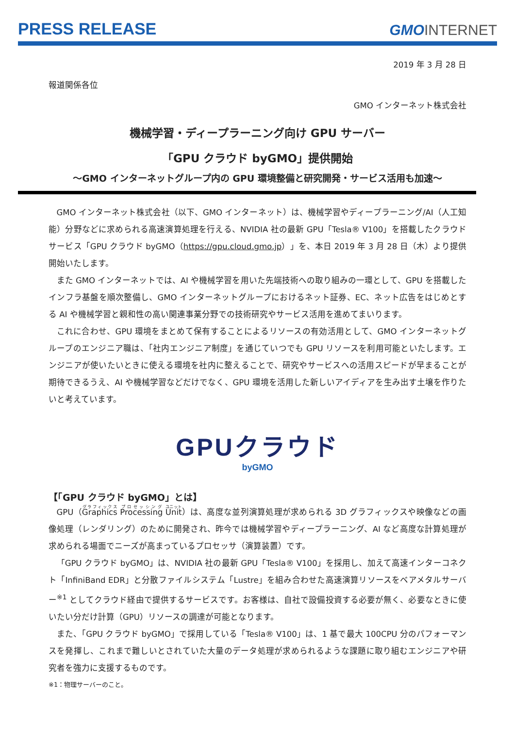PRESS RELEASE GMOINTERNET
2019 年 3 月 28 日
報道関係各位
GMO インターネット株式会社
機械学習・ディープラーニング向け GPU サーバー
「GPU クラウド byGMO」提供開始
～GMO インターネットグループ内の GPU 環境整備と研究開発・サービス活用も加速～
GMO インターネット株式会社（以下、GMO インターネット）は、機械学習やディープラーニング/AI（人工知能）分野などに求められる高速演算処理を行える、NVIDIA 社の最新 GPU「Tesla® V100」を搭載したクラウドサービス「GPU クラウド byGMO（https://gpu.cloud.gmo.jp）」を、本日 2019 年 3 月 28 日（木）より提供開始いたします。
また GMO インターネットでは、AI や機械学習を用いた先端技術への取り組みの一環として、GPU を搭載したインフラ基盤を順次整備し、GMO インターネットグループにおけるネット証券、EC、ネット広告をはじめとする AI や機械学習と親和性の高い関連事業分野での技術研究やサービス活用を進めてまいります。
これに合わせ、GPU 環境をまとめて保有することによるリソースの有効活用として、GMO インターネットグループのエンジニア職は、「社内エンジニア制度」を通じていつでも GPU リソースを利用可能といたします。エンジニアが使いたいときに使える環境を社内に整えることで、研究やサービスへの活用スピードが早まることが期待できるうえ、AI や機械学習などだけでなく、GPU 環境を活用した新しいアイディアを生み出す土壌を作りたいと考えています。
GPUクラウド
byGMO
【「GPU クラウド byGMO」とは】
GPU（Graphics Processing Unit）は、高度な並列演算処理が求められる 3D グラフィックスや映像などの画像処理（レンダリング）のために開発され、昨今では機械学習やディープラーニング、AI など高度な計算処理が求められる場面でニーズが高まっているプロセッサ（演算装置）です。
「GPU クラウド byGMO」は、NVIDIA 社の最新 GPU「Tesla® V100」を採用し、加えて高速インターコネクト「InfiniBand EDR」と分散ファイルシステム「Lustre」を組み合わせた高速演算リソースをベアメタルサーバー<sup>※1</sup> としてクラウド経由で提供するサービスです。お客様は、自社で設備投資する必要が無く、必要なときに使いたい分だけ計算（GPU）リソースの調達が可能となります。
また、「GPU クラウド byGMO」で採用している「Tesla® V100」は、1 基で最大 100CPU 分のパフォーマンスを発揮し、これまで難しいとされていた大量のデータ処理が求められるような課題に取り組むエンジニアや研究者を強力に支援するものです。
※1：物理サーバーのこと。